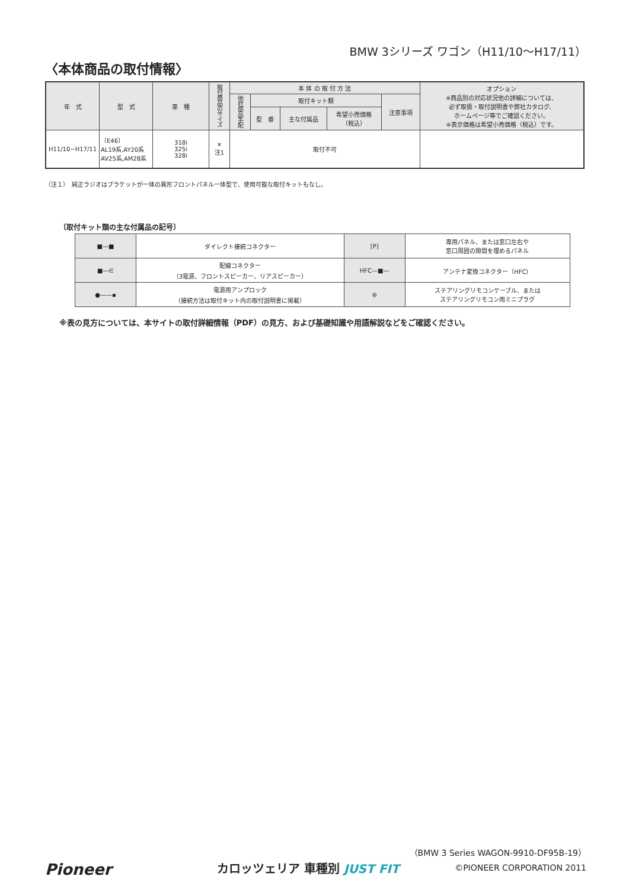BMW 3シリーズ ワゴン（H11/10〜H17/11）
〈本体商品の取付情報〉
| 年 式 | 型 式 | 車 種 | 取付商品のサイズ | 本 体 の 取 付 方 法 | | | | | オプション ※商品別の対応状況他の詳細については、 必ず取扱・取付説明書や弊社カタログ、 ホームページ等でご確認ください。 ※表示価格は希望小売価格（税込）です。 |
| --- | --- | --- | --- | --- | --- | --- | --- | --- | --- |
| | | | | 他社部品手配 | 取付キット類 | | | 注意事項 | |
| | | | | | 型 番 | 主な付属品 | 希望小売価格 （税込） | | |
| H11/10~H17/11 | 〔E46〕 AL19系,AY20系 AV25系,AM28系 | 318i 325i 328i | × 注1 | 取付不可 | | | | | |
（注１）　純正ラジオはブラケットが一体の異形フロントパネル一体型で、使用可能な取付キットもなし。
〔取付キット類の主な付属品の記号〕
| ■—■ | ダイレクト接続コネクター | [P] | 専用パネル、または窓口左右や 窓口周囲の隙間を埋めるパネル |
| ■—∈ | 配線コネクター （3電源、フロントスピーカー、リアスピーカー） | HFC—■— | アンテナ変換コネクター（HFC） |
| ●——▪ | 電源用アンプロック （接続方法は取付キット内の取付説明書に掲載） | ⊜ | ステアリングリモコンケーブル、または ステアリングリモコン用ミニプラグ |
※表の見方については、本サイトの取付詳細情報（PDF）の見方、および基礎知識や用語解説などをご確認ください。
（BMW 3 Series WAGON-9910-DF95B-19）
Pioneer カロッツェリア 車種別 JUST FIT ©PIONEER CORPORATION 2011